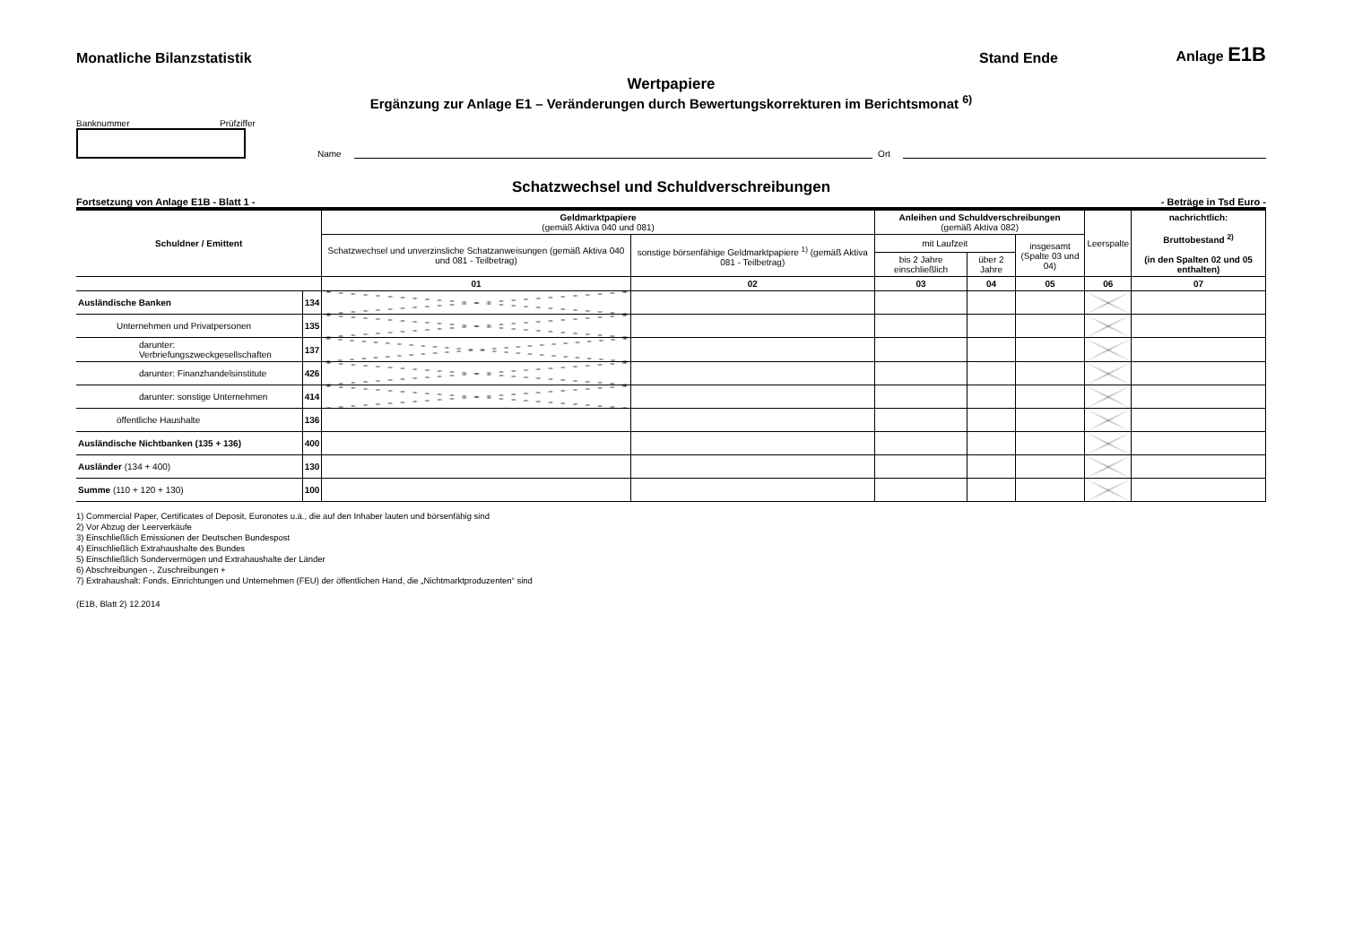Monatliche Bilanzstatistik Stand Ende Anlage E1B
Wertpapiere
Ergänzung zur Anlage E1 – Veränderungen durch Bewertungskorrekturen im Berichtsmonat <sup>6)</sup>
Banknummer Prüfziffer
Name Ort
Schatzwechsel und Schuldverschreibungen
Fortsetzung von Anlage E1B - Blatt 1 - - Beträge in Tsd Euro -
| Schuldner / Emittent | | Geldmarktpapiere (gemäß Aktiva 040 und 081) | | Anleihen und Schuldverschreibungen (gemäß Aktiva 082) | | | Leerspalte | nachrichtlich: Bruttobestand <sup>2)</sup> (in den Spalten 02 und 05 enthalten) |
| --- | --- | --- | --- | --- | --- | --- | --- | --- |
| | | Schatzwechsel und unverzinsliche Schatzanweisungen (gemäß Aktiva 040 und 081 - Teilbetrag) | sonstige börsenfähige Geldmarktpapiere <sup>1)</sup> (gemäß Aktiva 081 - Teilbetrag) | mit Laufzeit | | insgesamt (Spalte 03 und 04) | | |
| | | | | bis 2 Jahre einschließlich | über 2 Jahre | | | |
| | | 01 | 02 | 03 | 04 | 05 | 06 | 07 |
| Ausländische Banken | 134 | | | | | | | |
| Unternehmen und Privatpersonen | 135 | | | | | | | |
| darunter: Verbriefungszweckgesellschaften | 137 | | | | | | | |
| darunter: Finanzhandelsinstitute | 426 | | | | | | | |
| darunter: sonstige Unternehmen | 414 | | | | | | | |
| öffentliche Haushalte | 136 | | | | | | | |
| Ausländische Nichtbanken (135 + 136) | 400 | | | | | | | |
| Ausländer (134 + 400) | 130 | | | | | | | |
| Summe (110 + 120 + 130) | 100 | | | | | | | |
1) Commercial Paper, Certificates of Deposit, Euronotes u.ä., die auf den Inhaber lauten und börsenfähig sind
2) Vor Abzug der Leerverkäufe
3) Einschließlich Emissionen der Deutschen Bundespost
4) Einschließlich Extrahaushalte des Bundes
5) Einschließlich Sondervermögen und Extrahaushalte der Länder
6) Abschreibungen -, Zuschreibungen +
7) Extrahaushalt: Fonds, Einrichtungen und Unternehmen (FEU) der öffentlichen Hand, die „Nichtmarktproduzenten“ sind
(E1B, Blatt 2) 12.2014